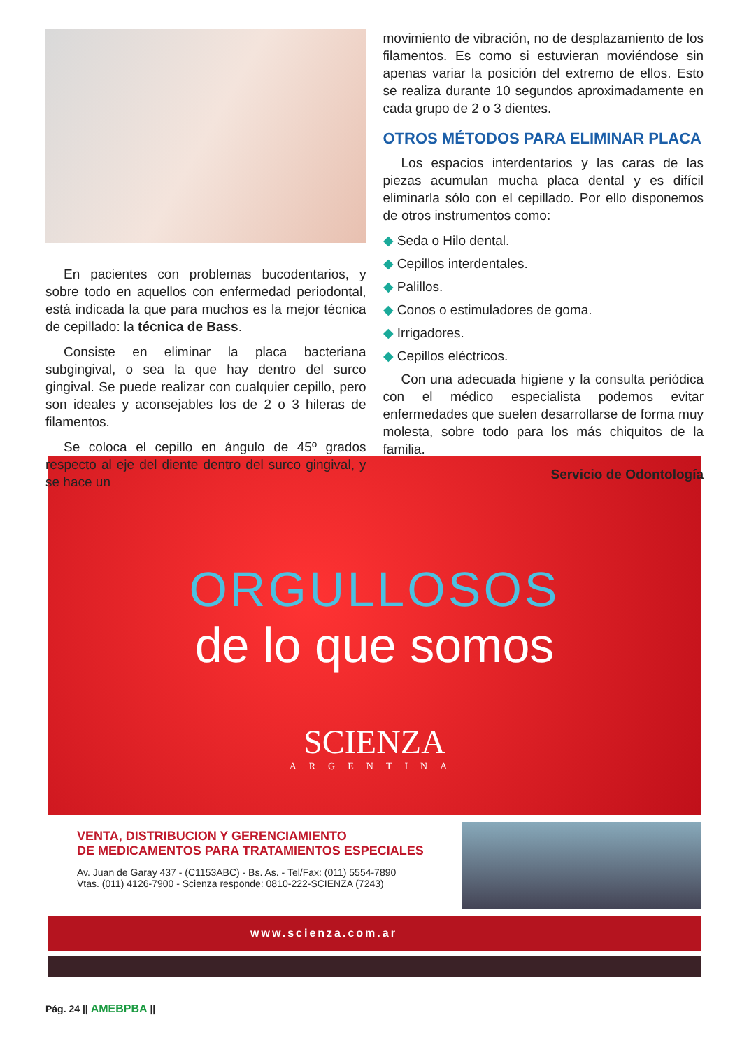En pacientes con problemas bucodentarios, y sobre todo en aquellos con enfermedad periodontal, está indicada la que para muchos es la mejor técnica de cepillado: la técnica de Bass.
Consiste en eliminar la placa bacteriana subgingival, o sea la que hay dentro del surco gingival. Se puede realizar con cualquier cepillo, pero son ideales y aconsejables los de 2 o 3 hileras de filamentos.
Se coloca el cepillo en ángulo de 45º grados respecto al eje del diente dentro del surco gingival, y se hace un
movimiento de vibración, no de desplazamiento de los filamentos. Es como si estuvieran moviéndose sin apenas variar la posición del extremo de ellos. Esto se realiza durante 10 segundos aproximadamente en cada grupo de 2 o 3 dientes.
OTROS MÉTODOS PARA ELIMINAR PLACA
Los espacios interdentarios y las caras de las piezas acumulan mucha placa dental y es difícil eliminarla sólo con el cepillado. Por ello disponemos de otros instrumentos como:
◆ Seda o Hilo dental.
◆ Cepillos interdentales.
◆ Palillos.
◆ Conos o estimuladores de goma.
◆ Irrigadores.
◆ Cepillos eléctricos.
Con una adecuada higiene y la consulta periódica con el médico especialista podemos evitar enfermedades que suelen desarrollarse de forma muy molesta, sobre todo para los más chiquitos de la familia.
Servicio de Odontología
ORGULLOSOS
de lo que somos
SCIENZA
ARGENTINA
VENTA, DISTRIBUCION Y GERENCIAMIENTO
DE MEDICAMENTOS PARA TRATAMIENTOS ESPECIALES
Av. Juan de Garay 437 - (C1153ABC) - Bs. As. - Tel/Fax: (011) 5554-7890
Vtas. (011) 4126-7900 - Scienza responde: 0810-222-SCIENZA (7243)
www.scienza.com.ar
Pág. 24 || AMEBPBA ||